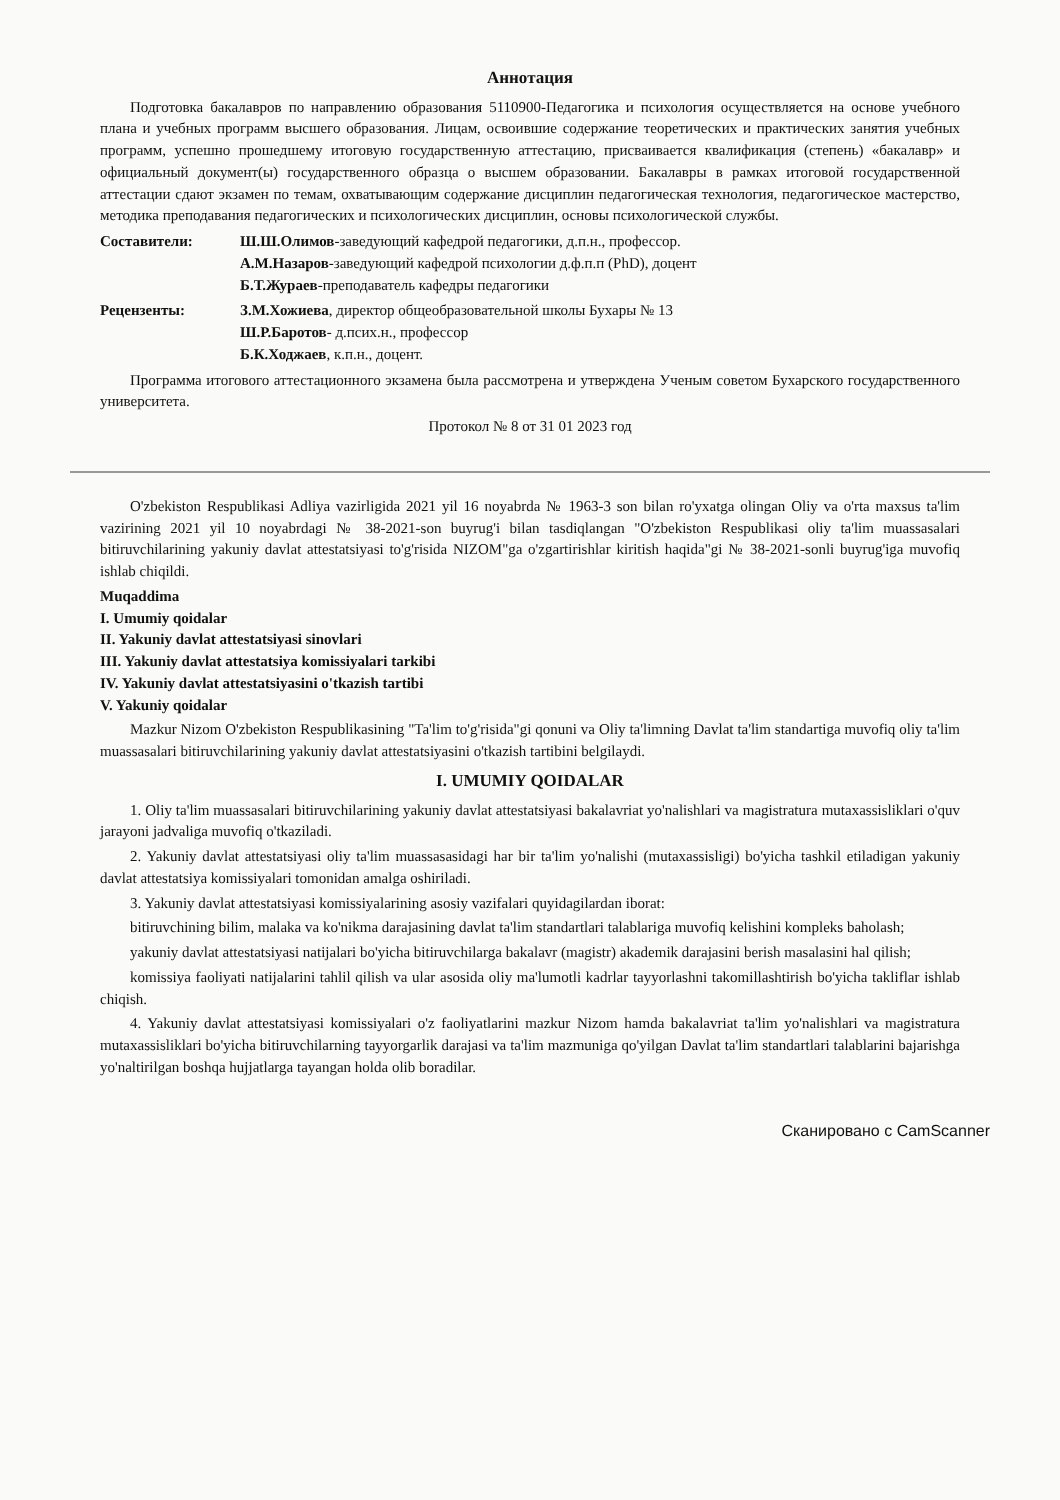Аннотация
Подготовка бакалавров по направлению образования 5110900-Педагогика и психология осуществляется на основе учебного плана и учебных программ высшего образования. Лицам, освоившие содержание теоретических и практических занятия учебных программ, успешно прошедшему итоговую государственную аттестацию, присваивается квалификация (степень) «бакалавр» и официальный документ(ы) государственного образца о высшем образовании. Бакалавры в рамках итоговой государственной аттестации сдают экзамен по темам, охватывающим содержание дисциплин педагогическая технология, педагогическое мастерство, методика преподавания педагогических и психологических дисциплин, основы психологической службы.
Составители: Ш.Ш.Олимов-заведующий кафедрой педагогики, д.п.н., профессор.
А.М.Назаров-заведующий кафедрой психологии д.ф.п.п (PhD), доцент
Б.Т.Жураев-преподаватель кафедры педагогики
Рецензенты: З.М.Хожиева, директор общеобразовательной школы Бухары № 13
Ш.Р.Баротов- д.псих.н., профессор
Б.К.Ходжаев, к.п.н., доцент.
Программа итогового аттестационного экзамена была рассмотрена и утверждена Ученым советом Бухарского государственного университета.
Протокол № 8 от 31 01 2023 год
O'zbekiston Respublikasi Adliya vazirligida 2021 yil 16 noyabrda № 1963-3 son bilan ro'yxatga olingan Oliy va o'rta maxsus ta'lim vazirining 2021 yil 10 noyabrdagi № 38-2021-son buyrug'i bilan tasdiqlangan "O'zbekiston Respublikasi oliy ta'lim muassasalari bitiruvchilarining yakuniy davlat attestatsiyasi to'g'risida NIZOM"ga o'zgartirishlar kiritish haqida"gi № 38-2021-sonli buyrug'iga muvofiq ishlab chiqildi.
Muqaddima
I. Umumiy qoidalar
II. Yakuniy davlat attestatsiyasi sinovlari
III. Yakuniy davlat attestatsiya komissiyalari tarkibi
IV. Yakuniy davlat attestatsiyasini o'tkazish tartibi
V. Yakuniy qoidalar
Mazkur Nizom O'zbekiston Respublikasining "Ta'lim to'g'risida"gi qonuni va Oliy ta'limning Davlat ta'lim standartiga muvofiq oliy ta'lim muassasalari bitiruvchilarining yakuniy davlat attestatsiyasini o'tkazish tartibini belgilaydi.
I. UMUMIY QOIDALAR
1. Oliy ta'lim muassasalari bitiruvchilarining yakuniy davlat attestatsiyasi bakalavriat yo'nalishlari va magistratura mutaxassisliklari o'quv jarayoni jadvaliga muvofiq o'tkaziladi.
2. Yakuniy davlat attestatsiyasi oliy ta'lim muassasasidagi har bir ta'lim yo'nalishi (mutaxassisligi) bo'yicha tashkil etiladigan yakuniy davlat attestatsiya komissiyalari tomonidan amalga oshiriladi.
3. Yakuniy davlat attestatsiyasi komissiyalarining asosiy vazifalari quyidagilardan iborat:
bitiruvchining bilim, malaka va ko'nikma darajasining davlat ta'lim standartlari talablariga muvofiq kelishini kompleks baholash;
yakuniy davlat attestatsiyasi natijalari bo'yicha bitiruvchilarga bakalavr (magistr) akademik darajasini berish masalasini hal qilish;
komissiya faoliyati natijalarini tahlil qilish va ular asosida oliy ma'lumotli kadrlar tayyorlashni takomillashtirish bo'yicha takliflar ishlab chiqish.
4. Yakuniy davlat attestatsiyasi komissiyalari o'z faoliyatlarini mazkur Nizom hamda bakalavriat ta'lim yo'nalishlari va magistratura mutaxassisliklari bo'yicha bitiruvchilarning tayyorgarlik darajasi va ta'lim mazmuniga qo'yilgan Davlat ta'lim standartlari talablarini bajarishga yo'naltirilgan boshqa hujjatlarga tayangan holda olib boradilar.
Сканировано с CamScanner